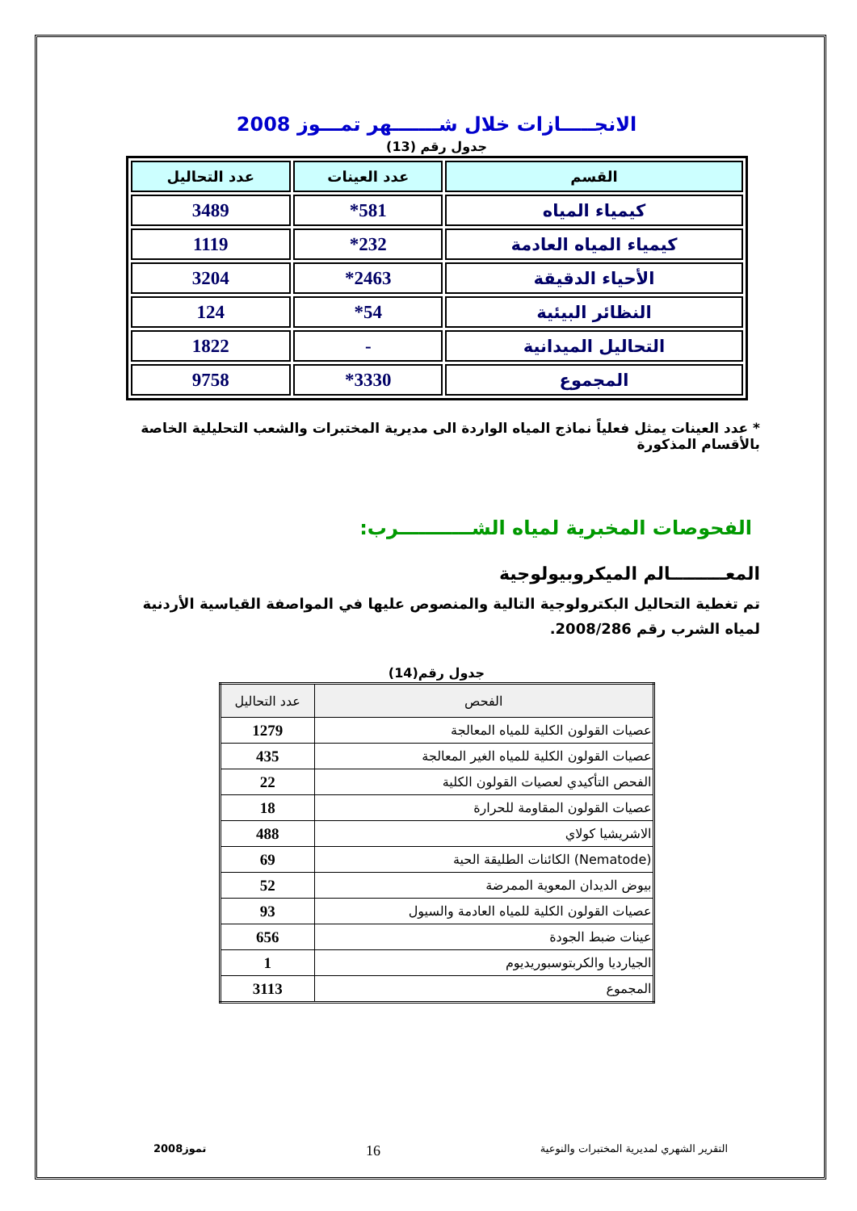الانجـــــازات خلال شـــــــهر تمـــوز 2008
جدول رقم (13)
| القسم | عدد العينات | عدد التحاليل |
| --- | --- | --- |
| كيمياء المياه | 581* | 3489 |
| كيمياء المياه العادمة | 232* | 1119 |
| الأحياء الدقيقة | 2463* | 3204 |
| النظائر البيئية | 54* | 124 |
| التحاليل الميدانية | - | 1822 |
| المجموع | 3330* | 9758 |
* عدد العينات يمثل فعلياً نماذج المياه الواردة الى مديرية المختبرات والشعب التحليلية الخاصة بالأقسام المذكورة
الفحوصات المخبرية لمياه الشـــــــــــرب:
المعـــــــــالم الميكروبيولوجية
تم تغطية التحاليل البكترولوجية التالية والمنصوص عليها في المواصفة القياسية الأردنية لمياه الشرب رقم 2008/286.
جدول رقم(14)
| الفحص | عدد التحاليل |
| --- | --- |
| عصيات القولون الكلية للمياه المعالجة | 1279 |
| عصيات القولون الكلية للمياه الغير المعالجة | 435 |
| الفحص التأكيدي لعصيات القولون الكلية | 22 |
| عصيات القولون المقاومة للحرارة | 18 |
| الاشريشيا كولاي | 488 |
| (Nematode) الكائنات الطليقة الحية | 69 |
| بيوض الديدان المعوية الممرضة | 52 |
| عصيات القولون الكلية للمياه العادمة والسيول | 93 |
| عينات ضبط الجودة | 656 |
| الجيارديا والكربتوسبوريديوم | 1 |
| المجموع | 3113 |
التقرير الشهري لمديرية المختبرات والنوعية 16 تموز2008